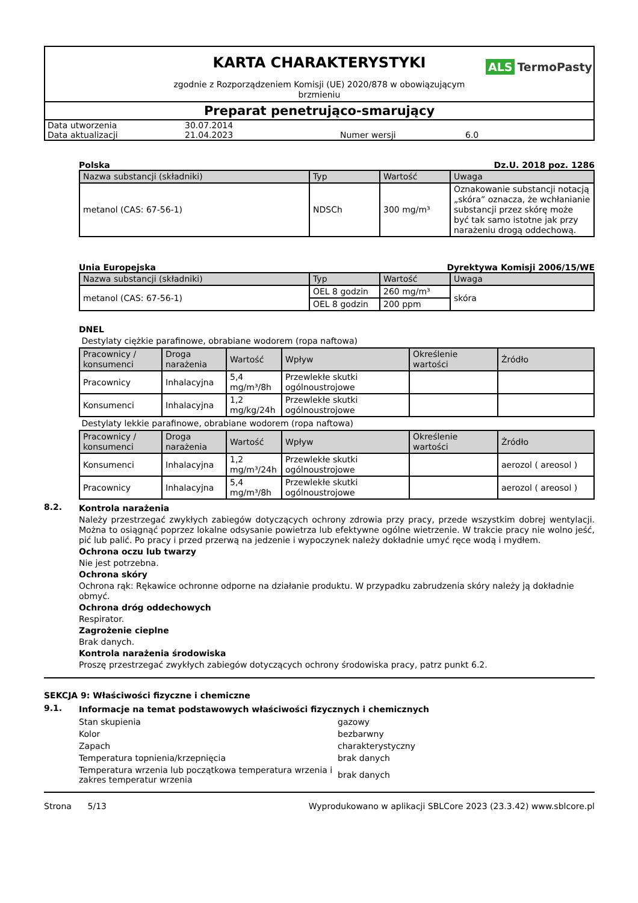KARTA CHARAKTERYSTYKI
ALS TermoPasty
zgodnie z Rozporządzeniem Komisji (UE) 2020/878 w obowiązującym brzmieniu
Preparat penetrująco-smarujący
| Data utworzenia | 30.07.2014 | | |
| Data aktualizacji | 21.04.2023 | Numer wersji | 6.0 |
Polska Dz.U. 2018 poz. 1286
| Nazwa substancji (składniki) | Typ | Wartość | Uwaga |
| --- | --- | --- | --- |
| metanol (CAS: 67-56-1) | NDSCh | 300 mg/m³ | Oznakowanie substancji notacją „skóra” oznacza, że wchłanianie substancji przez skórę może być tak samo istotne jak przy narażeniu drogą oddechową. |
Unia Europejska Dyrektywa Komisji 2006/15/WE
| Nazwa substancji (składniki) | Typ | Wartość | Uwaga |
| --- | --- | --- | --- |
| metanol (CAS: 67-56-1) | OEL 8 godzin | 260 mg/m³ | skóra |
| | OEL 8 godzin | 200 ppm | |
DNEL
Destylaty ciężkie parafinowe, obrabiane wodorem (ropa naftowa)
| Pracownicy / konsumenci | Droga narażenia | Wartość | Wpływ | Określenie wartości | Źródło |
| --- | --- | --- | --- | --- | --- |
| Pracownicy | Inhalacyjna | 5,4 mg/m³/8h | Przewlekłe skutki ogólnoustrojowe | | |
| Konsumenci | Inhalacyjna | 1,2 mg/kg/24h | Przewlekłe skutki ogólnoustrojowe | | |
Destylaty lekkie parafinowe, obrabiane wodorem (ropa naftowa)
| Pracownicy / konsumenci | Droga narażenia | Wartość | Wpływ | Określenie wartości | Źródło |
| --- | --- | --- | --- | --- | --- |
| Konsumenci | Inhalacyjna | 1,2 mg/m³/24h | Przewlekłe skutki ogólnoustrojowe | | aerozol ( areosol ) |
| Pracownicy | Inhalacyjna | 5,4 mg/m³/8h | Przewlekłe skutki ogólnoustrojowe | | aerozol ( areosol ) |
8.2.
Kontrola narażenia
Należy przestrzegać zwykłych zabiegów dotyczących ochrony zdrowia przy pracy, przede wszystkim dobrej wentylacji. Można to osiągnąć poprzez lokalne odsysanie powietrza lub efektywne ogólne wietrzenie. W trakcie pracy nie wolno jeść, pić lub palić. Po pracy i przed przerwą na jedzenie i wypoczynek należy dokładnie umyć ręce wodą i mydłem.
Ochrona oczu lub twarzy
Nie jest potrzebna.
Ochrona skóry
Ochrona rąk: Rękawice ochronne odporne na działanie produktu. W przypadku zabrudzenia skóry należy ją dokładnie obmyć.
Ochrona dróg oddechowych
Respirator.
Zagrożenie cieplne
Brak danych.
Kontrola narażenia środowiska
Proszę przestrzegać zwykłych zabiegów dotyczących ochrony środowiska pracy, patrz punkt 6.2.
SEKCJA 9: Właściwości fizyczne i chemiczne
9.1.
Informacje na temat podstawowych właściwości fizycznych i chemicznych
| Stan skupienia | gazowy |
| Kolor | bezbarwny |
| Zapach | charakterystyczny |
| Temperatura topnienia/krzepnięcia | brak danych |
| Temperatura wrzenia lub początkowa temperatura wrzenia i zakres temperatur wrzenia | brak danych |
Strona 5/13 Wyprodukowano w aplikacji SBLCore 2023 (23.3.42) www.sblcore.pl